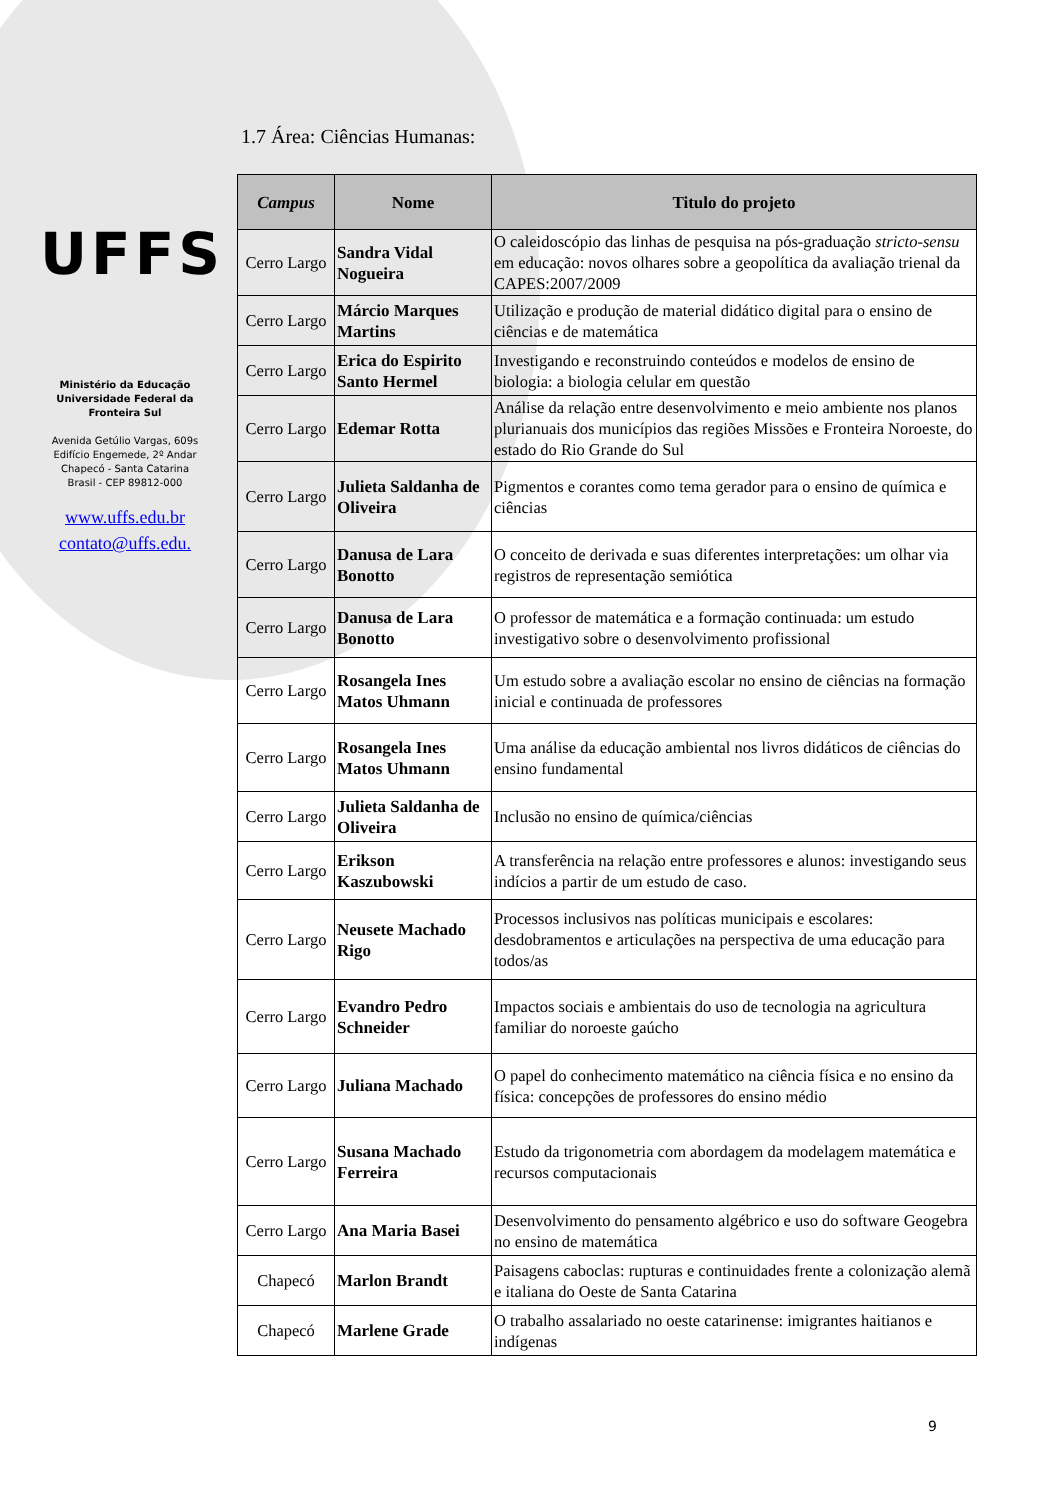UFFS
Ministério da Educação
Universidade Federal da
Fronteira Sul
Avenida Getúlio Vargas, 609s
Edifício Engemede, 2º Andar
Chapecó - Santa Catarina
Brasil - CEP 89812-000
www.uffs.edu.br
contato@uffs.edu.
1.7 Área: Ciências Humanas:
| Campus | Nome | Titulo do projeto |
| --- | --- | --- |
| Cerro Largo | Sandra Vidal Nogueira | O caleidoscópio das linhas de pesquisa na pós-graduação stricto-sensu em educação: novos olhares sobre a geopolítica da avaliação trienal da CAPES:2007/2009 |
| Cerro Largo | Márcio Marques Martins | Utilização e produção de material didático digital para o ensino de ciências e de matemática |
| Cerro Largo | Erica do Espirito Santo Hermel | Investigando e reconstruindo conteúdos e modelos de ensino de biologia: a biologia celular em questão |
| Cerro Largo | Edemar Rotta | Análise da relação entre desenvolvimento e meio ambiente nos planos plurianuais dos municípios das regiões Missões e Fronteira Noroeste, do estado do Rio Grande do Sul |
| Cerro Largo | Julieta Saldanha de Oliveira | Pigmentos e corantes como tema gerador para o ensino de química e ciências |
| Cerro Largo | Danusa de Lara Bonotto | O conceito de derivada e suas diferentes interpretações: um olhar via registros de representação semiótica |
| Cerro Largo | Danusa de Lara Bonotto | O professor de matemática e a formação continuada: um estudo investigativo sobre o desenvolvimento profissional |
| Cerro Largo | Rosangela Ines Matos Uhmann | Um estudo sobre a avaliação escolar no ensino de ciências na formação inicial e continuada de professores |
| Cerro Largo | Rosangela Ines Matos Uhmann | Uma análise da educação ambiental nos livros didáticos de ciências do ensino fundamental |
| Cerro Largo | Julieta Saldanha de Oliveira | Inclusão no ensino de química/ciências |
| Cerro Largo | Erikson Kaszubowski | A transferência na relação entre professores e alunos: investigando seus indícios a partir de um estudo de caso. |
| Cerro Largo | Neusete Machado Rigo | Processos inclusivos nas políticas municipais e escolares: desdobramentos e articulações na perspectiva de uma educação para todos/as |
| Cerro Largo | Evandro Pedro Schneider | Impactos sociais e ambientais do uso de tecnologia na agricultura familiar do noroeste gaúcho |
| Cerro Largo | Juliana Machado | O papel do conhecimento matemático na ciência física e no ensino da física: concepções de professores do ensino médio |
| Cerro Largo | Susana Machado Ferreira | Estudo da trigonometria com abordagem da modelagem matemática e recursos computacionais |
| Cerro Largo | Ana Maria Basei | Desenvolvimento do pensamento algébrico e uso do software Geogebra no ensino de matemática |
| Chapecó | Marlon Brandt | Paisagens caboclas: rupturas e continuidades frente a colonização alemã e italiana do Oeste de Santa Catarina |
| Chapecó | Marlene Grade | O trabalho assalariado no oeste catarinense: imigrantes haitianos e indígenas |
9